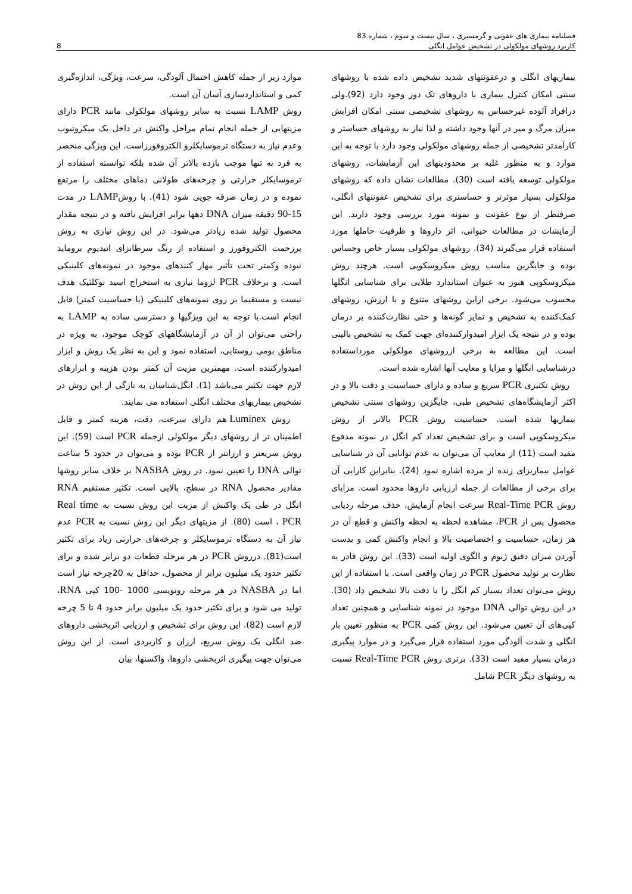فصلنامه بیماری های عفونی و گرمسیری ، سال بیست و سوم ، شماره 83
کاربرد روشهای مولکولی در تشخیص عوامل انگلی 8
بیماریهای انگلی و درعفونتهای شدید تشخیص داده شده با روشهای سنتی امکان کنترل بیماری با داروهای تک دوز وجود دارد (92).ولی درافراد آلوده غیرحساس به روشهای تشخیصی سنتی امکان افزایش میزان مرگ و میر در آنها وجود داشته و لذا نیاز به روشهای حساستر و کارآمدتر تشخیصی از جمله روشهای مولکولی وجود دارد با توجه به این موارد و به منظور غلبه بر محدودیتهای این آزمایشات، روشهای مولکولی توسعه یافته است (30). مطالعات نشان داده که روشهای مولکولی بسیار موثرتر و حساستری برای تشخیص عفونتهای انگلی، صرفنظر از نوع عفونت و نمونه مورد بررسی وجود دارند. این آزمایشات در مطالعات حیوانی، اثر داروها و ظرفیت حاملها مورد استفاده قرار می‌گیرند (34). روشهای مولکولی بسیار خاص وحساس بوده و جایگزین مناسب روش میکروسکوپی است. هرچند روش میکروسکوپی هنوز به عنوان استاندارد طلایی برای شناسایی انگلها محسوب می‌شود. برخی ازاین روشهای متنوع و با ارزش، روشهای کمک‌کننده به تشخیص و تمایز گونه‌ها و حتی نظارت‌کننده بر درمان بوده و در نتیجه یک ابزار امیدوارکننده‌ای جهت کمک به تشخیص بالینی است. این مطالعه به برخی ازروشهای مولکولی مورداستفاده درشناسایی انگلها و مزایا و معایب آنها اشاره شده است.
روش تکثیری PCR سریع و ساده و دارای حساسیت و دقت بالا و در اکثر آزمایشگاه‌های تشخیص طبی، جایگزین روشهای سنتی تشخیص بیماریها شده است. حساسیت روش PCR بالاتر از روش میکروسکوپی است و برای تشخیص تعداد کم انگل در نمونه مدفوع مفید است (11) از معایب آن می‌توان به عدم توانایی آن در شناسایی عوامل بیماریزای زنده از مرده اشاره نمود (24). بنابراین کارایی آن برای برخی از مطالعات از جمله ارزیابی داروها محدود است. مزایای روش Real-Time PCR سرعت انجام آزمایش، حذف مرحله ردیابی محصول پس از PCR، مشاهده لحظه به لحظه واکنش و قطع آن در هر زمان، حساسیت و اختصاصیت بالا و انجام واکنش کمی و بدست آوردن میزان دقیق ژنوم و الگوی اولیه است (33). این روش قادر به نظارت بر تولید محصول PCR در زمان واقعی است. با استفاده از این روش می‌توان تعداد بسیار کم انگل را با دقت بالا تشخیص داد (30). در این روش توالی DNA موجود در نمونه شناسایی و همچنین تعداد کپی‌های آن تعیین می‌شود. این روش کمی PCR به منظور تعیین بار انگلی و شدت آلودگی مورد استفاده قرار می‌گیرد و در موارد پیگیری درمان بسیار مفید است (33). برتری روش Real-Time PCR نسبت به روشهای دیگر PCR شامل
موارد زیر از جمله کاهش احتمال آلودگی، سرعت، ویژگی، اندازه‌گیری کمی و استانداردسازی آسان آن است.
روش LAMP نسبت به سایر روشهای مولکولی مانند PCR دارای مزیتهایی از جمله انجام تمام مراحل واکنش در داخل یک میکروتیوب وعدم نیاز به دستگاه ترموسایکلرو الکتروفورزاست. این ویژگی منحصر به فرد نه تنها موجب بازده بالاتر آن شده بلکه توانسته استفاده از ترموسایکلر حرارتی و چرخه‌های طولانی دماهای مختلف را مرتفع نموده و در زمان صرفه جویی شود (41). با روشLAMP در مدت 15-90 دقیقه میزان DNA دهها برابر افزایش یافته و در نتیجه مقدار محصول تولید شده زیادتر می‌شود. در این روش نیازی به روش پرزحمت الکتروفورز و استفاده از رنگ سرطانزای اتیدیوم بروماید نبوده وکمتر تحت تأثیر مهار کنندهای موجود در نمونه‌های کلینیکی است. و برخلاف PCR لزوما نیازی به استخراج اسید نوکلئیک هدف نیست و مستقیما بر روی نمونه‌های کلینیکی (با حساسیت کمتر) قابل انجام است.با توجه به این ویژگیها و دسترسی ساده به LAMP به راحتی می‌توان از آن در آزمایشگاههای کوچک موجود، به ویژه در مناطق بومی روستایی، استفاده نمود و این به نظر یک روش و ابزار امیدوارکننده است. مهمترین مزیت آن کمتر بودن هزینه و ابزارهای لازم جهت تکثیر می‌باشد (1). انگل‌شناسان به تازگی از این روش در تشخیص بیماریهای مختلف انگلی استفاده می نمایند.
روش Luminex هم دارای سرعت، دقت، هزینه کمتر و قابل اطمینان تر از روشهای دیگر مولکولی ازجمله PCR است (59). این روش سریعتر و ارزانتر از PCR بوده و می‌توان در حدود 5 ساعت توالی DNA را تعیین نمود. در روش NASBA بر خلاف سایر روشها مقادیر محصول RNA در سطح، بالایی است. تکثیر مستقیم RNA انگل در طی یک واکنش از مزیت این روش نسبت به Real time PCR ، است (80). از مزیتهای دیگر این روش نسبت به PCR عدم نیاز آن به دستگاه ترموسایکلر و چرخه‌های حرارتی زیاد برای تکثیر است(81). درروش PCR در هر مرحله قطعات دو برابر شده و برای تکثیر حدود یک میلیون برابر از محصول، حداقل به 20چرخه نیاز است اما در NASBA در هر مرحله رونویسی 1000 -100 کپی RNA، تولید می شود و برای تکثیر حدود یک میلیون برابر حدود 4 تا 5 چرخه لازم است (82). این روش برای تشخیص و ارزیابی اثربخشی داروهای ضد انگلی یک روش سریع، ارزان و کاربردی است. از این روش می‌توان جهت پیگیری اثربخشی داروها، واکسنها، بیان